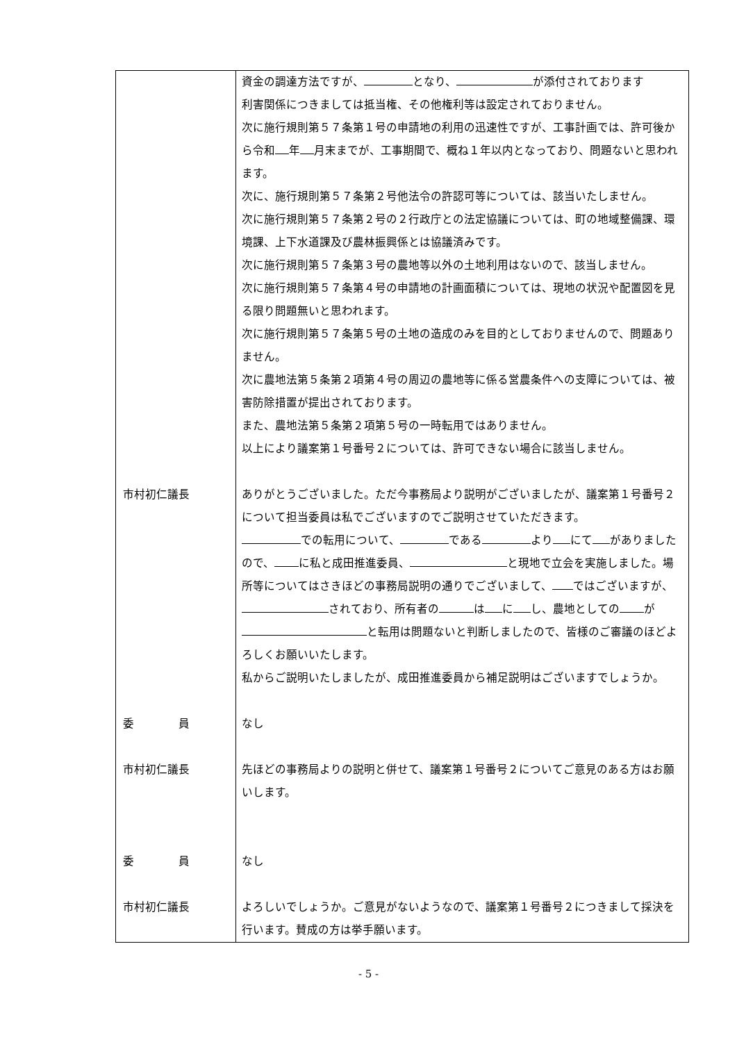| | 資金の調達方法ですが、 となり、 が添付されております 利害関係につきましては抵当権、その他権利等は設定されておりません。 次に施行規則第５７条第１号の申請地の利用の迅速性ですが、工事計画では、許可後から令和 年 月末までが、工事期間で、概ね１年以内となっており、問題ないと思われます。 次に、施行規則第５７条第２号他法令の許認可等については、該当いたしません。 次に施行規則第５７条第２号の２行政庁との法定協議については、町の地域整備課、環境課、上下水道課及び農林振興係とは協議済みです。 次に施行規則第５７条第３号の農地等以外の土地利用はないので、該当しません。 次に施行規則第５７条第４号の申請地の計画面積については、現地の状況や配置図を見る限り問題無いと思われます。 次に施行規則第５７条第５号の土地の造成のみを目的としておりませんので、問題ありません。 次に農地法第５条第２項第４号の周辺の農地等に係る営農条件への支障については、被害防除措置が提出されております。 また、農地法第５条第２項第５号の一時転用ではありません。 以上により議案第１号番号２については、許可できない場合に該当しません。 |
| 市村初仁議長 | ありがとうございました。ただ今事務局より説明がございましたが、議案第１号番号２について担当委員は私でございますのでご説明させていただきます。 での転用について、 である より にて がありましたので、 に私と成田推進委員、 と現地で立会を実施しました。場所等についてはさきほどの事務局説明の通りでございまして、 ではございますが、 されており、所有者の は に し、農地としての が と転用は問題ないと判断しましたので、皆様のご審議のほどよろしくお願いいたします。 私からご説明いたしましたが、成田推進委員から補足説明はございますでしょうか。 |
| 委 員 | なし |
| 市村初仁議長 | 先ほどの事務局よりの説明と併せて、議案第１号番号２についてご意見のある方はお願いします。 |
| 委 員 | なし |
| 市村初仁議長 | よろしいでしょうか。ご意見がないようなので、議案第１号番号２につきまして採決を行います。賛成の方は挙手願います。 |
- 5 -